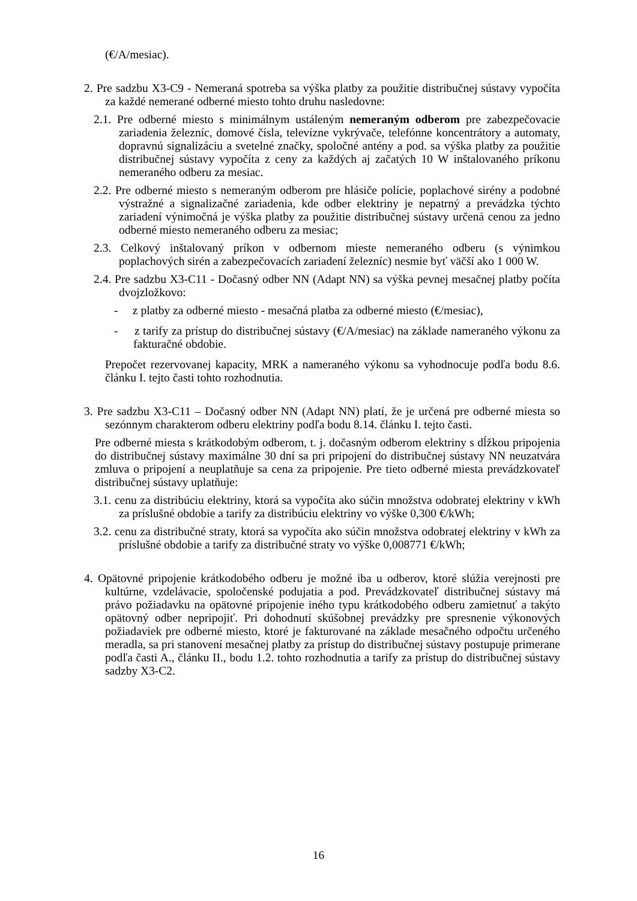(€/A/mesiac).
2. Pre sadzbu X3-C9 - Nemeraná spotreba sa výška platby za použitie distribučnej sústavy vypočíta za každé nemerané odberné miesto tohto druhu nasledovne:
2.1. Pre odberné miesto s minimálnym ustáleným nemeraným odberom pre zabezpečovacie zariadenia železníc, domové čísla, televízne vykrývače, telefónne koncentrátory a automaty, dopravnú signalizáciu a svetelné značky, spoločné antény a pod. sa výška platby za použitie distribučnej sústavy vypočíta z ceny za každých aj začatých 10 W inštalovaného príkonu nemeraného odberu za mesiac.
2.2. Pre odberné miesto s nemeraným odberom pre hlásiče polície, poplachové sirény a podobné výstražné a signalizačné zariadenia, kde odber elektriny je nepatrný a prevádzka týchto zariadení výnimočná je výška platby za použitie distribučnej sústavy určená cenou za jedno odberné miesto nemeraného odberu za mesiac;
2.3. Celkový inštalovaný príkon v odbernom mieste nemeraného odberu (s výnimkou poplachových sirén a zabezpečovacích zariadení železníc) nesmie byť väčší ako 1 000 W.
2.4. Pre sadzbu X3-C11 - Dočasný odber NN (Adapt NN) sa výška pevnej mesačnej platby počíta dvojzložkovo:
- z platby za odberné miesto - mesačná platba za odberné miesto (€/mesiac),
- z tarify za prístup do distribučnej sústavy (€/A/mesiac) na základe nameraného výkonu za fakturačné obdobie.
Prepočet rezervovanej kapacity, MRK a nameraného výkonu sa vyhodnocuje podľa bodu 8.6. článku I. tejto časti tohto rozhodnutia.
3. Pre sadzbu X3-C11 – Dočasný odber NN (Adapt NN) platí, že je určená pre odberné miesta so sezónnym charakterom odberu elektriny podľa bodu 8.14. článku I. tejto časti.
Pre odberné miesta s krátkodobým odberom, t. j. dočasným odberom elektriny s dĺžkou pripojenia do distribučnej sústavy maximálne 30 dní sa pri pripojení do distribučnej sústavy NN neuzatvára zmluva o pripojení a neuplatňuje sa cena za pripojenie. Pre tieto odberné miesta prevádzkovateľ distribučnej sústavy uplatňuje:
3.1. cenu za distribúciu elektriny, ktorá sa vypočíta ako súčin množstva odobratej elektriny v kWh za príslušné obdobie a tarify za distribúciu elektriny vo výške 0,300 €/kWh;
3.2. cenu za distribučné straty, ktorá sa vypočíta ako súčin množstva odobratej elektriny v kWh za príslušné obdobie a tarify za distribučné straty vo výške 0,008771 €/kWh;
4. Opätovné pripojenie krátkodobého odberu je možné iba u odberov, ktoré slúžia verejnosti pre kultúrne, vzdelávacie, spoločenské podujatia a pod. Prevádzkovateľ distribučnej sústavy má právo požiadavku na opätovné pripojenie iného typu krátkodobého odberu zamietnuť a takýto opätovný odber nepripojiť. Pri dohodnutí skúšobnej prevádzky pre spresnenie výkonových požiadaviek pre odberné miesto, ktoré je fakturované na základe mesačného odpočtu určeného meradla, sa pri stanovení mesačnej platby za prístup do distribučnej sústavy postupuje primerane podľa časti A., článku II., bodu 1.2. tohto rozhodnutia a tarify za prístup do distribučnej sústavy sadzby X3-C2.
16